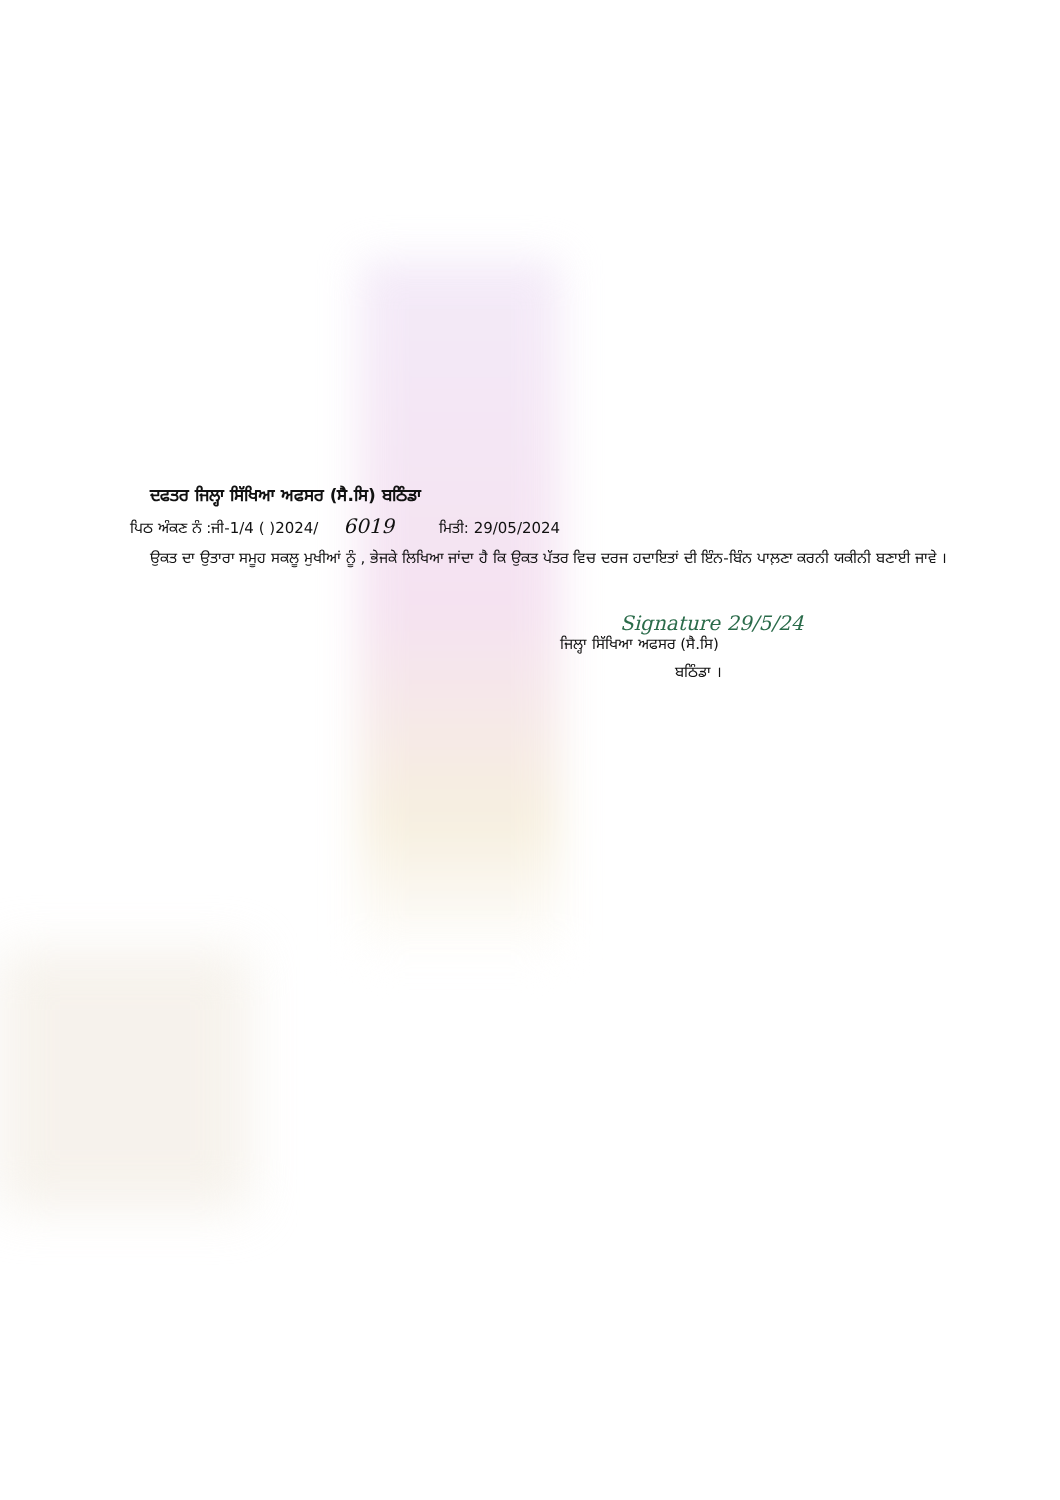ਦਫਤਰ ਜਿਲ੍ਹਾ ਸਿੱਖਿਆ ਅਫਸਰ (ਸੈ.ਸਿ) ਬਠਿੰਡਾ
ਪਿਠ ਅੰਕਣ ਨੰ :ਜੀ-1/4 ( )2024/ 6019 ਮਿਤੀ: 29/05/2024
ਉਕਤ ਦਾ ਉਤਾਰਾ ਸਮੂਹ ਸਕਲੂ ਮੁਖੀਆਂ ਨੂੰ , ਭੇਜਕੇ ਲਿਖਿਆ ਜਾਂਦਾ ਹੈ ਕਿ ਉਕਤ ਪੱਤਰ ਵਿਚ ਦਰਜ ਹਦਾਇਤਾਂ ਦੀ ਇੰਨ-ਬਿੰਨ ਪਾਲ਼ਣਾ ਕਰਨੀ ਯਕੀਨੀ ਬਣਾਈ ਜਾਵੇ ।
Signature 29/5/24
ਜਿਲ੍ਹਾ ਸਿੱਖਿਆ ਅਫਸਰ (ਸੈ.ਸਿ)
ਬਠਿੰਡਾ ।